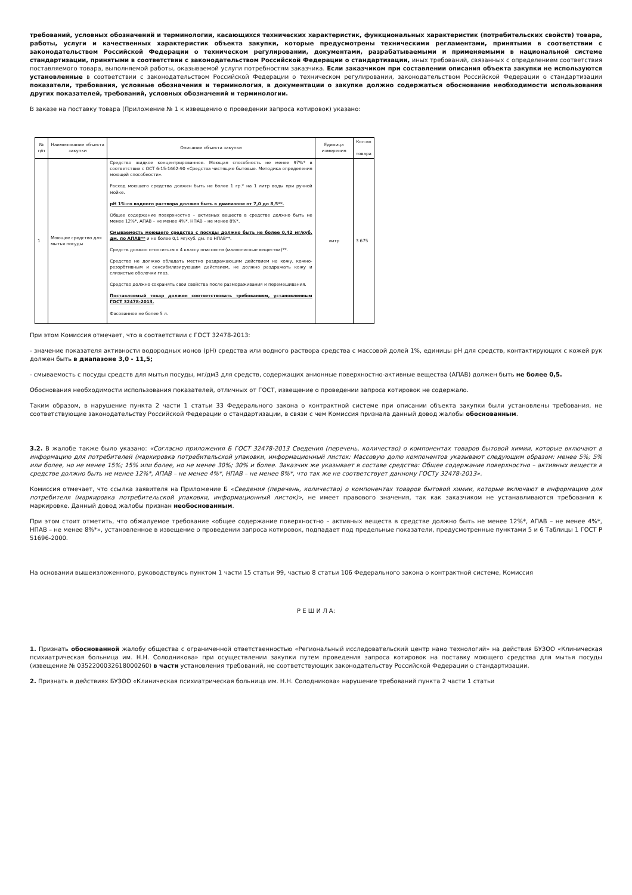требований, условных обозначений и терминологии, касающихся технических характеристик, функциональных характеристик (потребительских свойств) товара, работы, услуги и качественных характеристик объекта закупки, которые предусмотрены техническими регламентами, принятыми в соответствии с законодательством Российской Федерации о техническом регулировании, документами, разрабатываемыми и применяемыми в национальной системе стандартизации, принятыми в соответствии с законодательством Российской Федерации о стандартизации, иных требований, связанных с определением соответствия поставляемого товара, выполняемой работы, оказываемой услуги потребностям заказчика. Если заказчиком при составлении описания объекта закупки не используются установленные в соответствии с законодательством Российской Федерации о техническом регулировании, законодательством Российской Федерации о стандартизации показатели, требования, условные обозначения и терминология, в документации о закупке должно содержаться обоснование необходимости использования других показателей, требований, условных обозначений и терминологии.
В заказе на поставку товара (Приложение № 1 к извещению о проведении запроса котировок) указано:
| № п/п | Наименование объекта закупки | Описание объекта закупки | Единица измерения | Кол-во товара |
| 1 | Моющее средство для мытья посуды | Средство жидкое концентрированное. Моющая способность не менее 97%* в соответствие с ОСТ 6-15-1662-90 «Средства чистящие бытовые. Методика определения моющей способности». Расход моющего средства должен быть не более 1 гр.* на 1 литр воды при ручной мойке. рН 1%-го водного раствора должен быть в диапазоне от 7,0 до 8,5**. Общее содержание поверхностно – активных веществ в средстве должно быть не менее 12%*, АПАВ – не менее 4%*, НПАВ – не менее 8%*. Смываемость моющего средства с посуды должно быть не более 0,42 мг/куб. дм. по АПАВ** и не более 0,1 мг/куб. дм. по НПАВ**. Средств должно относиться к 4 классу опасности (малоопасные вещества)**. Средство не должно обладать местно раздражающим действием на кожу, кожно-резорбтивным и сенсибилизирующим действием, не должно раздражать кожу и слизистые оболочки глаз. Средство должно сохранять свои свойства после размораживания и перемешивания. Поставляемый товар должен соответствовать требованиям, установленным ГОСТ 32478-2013. Фасованное не более 5 л. | литр | 3 675 |
При этом Комиссия отмечает, что в соответствии с ГОСТ 32478-2013:
- значение показателя активности водородных ионов (рН) средства или водного раствора средства с массовой долей 1%, единицы рН для средств, контактирующих с кожей рук должен быть в диапазоне 3,0 - 11,5;
- смываемость с посуды средств для мытья посуды, мг/дм3 для средств, содержащих анионные поверхностно-активные вещества (АПАВ) должен быть не более 0,5.
Обоснования необходимости использования показателей, отличных от ГОСТ, извещение о проведении запроса котировок не содержало.
Таким образом, в нарушение пункта 2 части 1 статьи 33 Федерального закона о контрактной системе при описании объекта закупки были установлены требования, не соответствующие законодательству Российской Федерации о стандартизации, в связи с чем Комиссия признала данный довод жалобы обоснованным.
3.2. В жалобе также было указано: «Согласно приложения Б ГОСТ 32478-2013 Сведения (перечень, количество) о компонентах товаров бытовой химии, которые включают в информацию для потребителей (маркировка потребительской упаковки, информационный листок: Массовую долю компонентов указывают следующим образом: менее 5%; 5% или более, но не менее 15%; 15% или более, но не менее 30%; 30% и более. Заказчик же указывает в составе средства: Общее содержание поверхностно – активных веществ в средстве должно быть не менее 12%*, АПАВ – не менее 4%*, НПАВ – не менее 8%*, что так же не соответствует данному ГОСТу 32478-2013».
Комиссия отмечает, что ссылка заявителя на Приложение Б «Сведения (перечень, количество) о компонентах товаров бытовой химии, которые включают в информацию для потребителя (маркировка потребительской упаковки, информационный листок)», не имеет правового значения, так как заказчиком не устанавливаются требования к маркировке. Данный довод жалобы признан необоснованным.
При этом стоит отметить, что обжалуемое требование «общее содержание поверхностно – активных веществ в средстве должно быть не менее 12%*, АПАВ – не менее 4%*, НПАВ – не менее 8%*», установленное в извещение о проведении запроса котировок, подпадает под предельные показатели, предусмотренные пунктами 5 и 6 Таблицы 1 ГОСТ Р 51696-2000.
На основании вышеизложенного, руководствуясь пунктом 1 части 15 статьи 99, частью 8 статьи 106 Федерального закона о контрактной системе, Комиссия
Р Е Ш И Л А:
1. Признать обоснованной жалобу общества с ограниченной ответственностью «Региональный исследовательский центр нано технологий» на действия БУЗОО «Клиническая психиатрическая больница им. Н.Н. Солодникова» при осуществлении закупки путем проведения запроса котировок на поставку моющего средства для мытья посуды (извещение № 0352200032618000260) в части установления требований, не соответствующих законодательству Российской Федерации о стандартизации.
2. Признать в действиях БУЗОО «Клиническая психиатрическая больница им. Н.Н. Солодникова» нарушение требований пункта 2 части 1 статьи